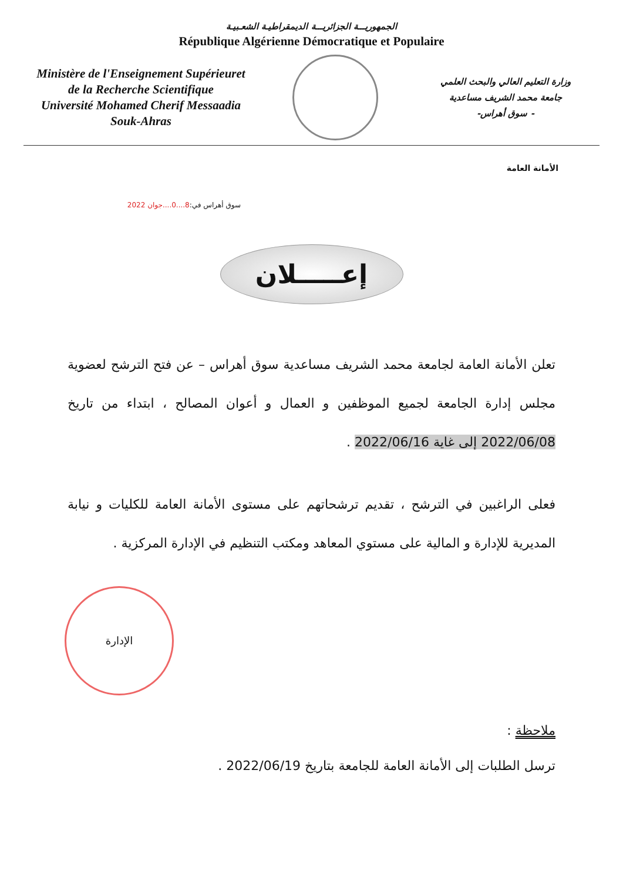الجمهوريـــة الجزائريـــة الديمقراطيـة الشعـبيـة
République Algérienne Démocratique et Populaire
Ministère de l'Enseignement Supérieuret
de la Recherche Scientifique
Université Mohamed Cherif Messaadia
Souk-Ahras
وزارة التعليم العالي والبحث العلمي
جامعة محمد الشريف مساعدية
- سوق أهراس-
الأمانة العامة
سوق أهراس في:8....0....جوان 2022
إعـــــلان
تعلن الأمانة العامة لجامعة محمد الشريف مساعدية سوق أهراس – عن فتح الترشح لعضوية مجلس إدارة الجامعة لجميع الموظفين و العمال و أعوان المصالح ، ابتداء من تاريخ 2022/06/08 إلى غاية 2022/06/16 .
فعلى الراغبين في الترشح ، تقديم ترشحاتهم على مستوى الأمانة العامة للكليات و نيابة المديرية للإدارة و المالية على مستوي المعاهد ومكتب التنظيم في الإدارة المركزية .
الإدارة
ملاحظة :
ترسل الطلبات إلى الأمانة العامة للجامعة بتاريخ 2022/06/19 .